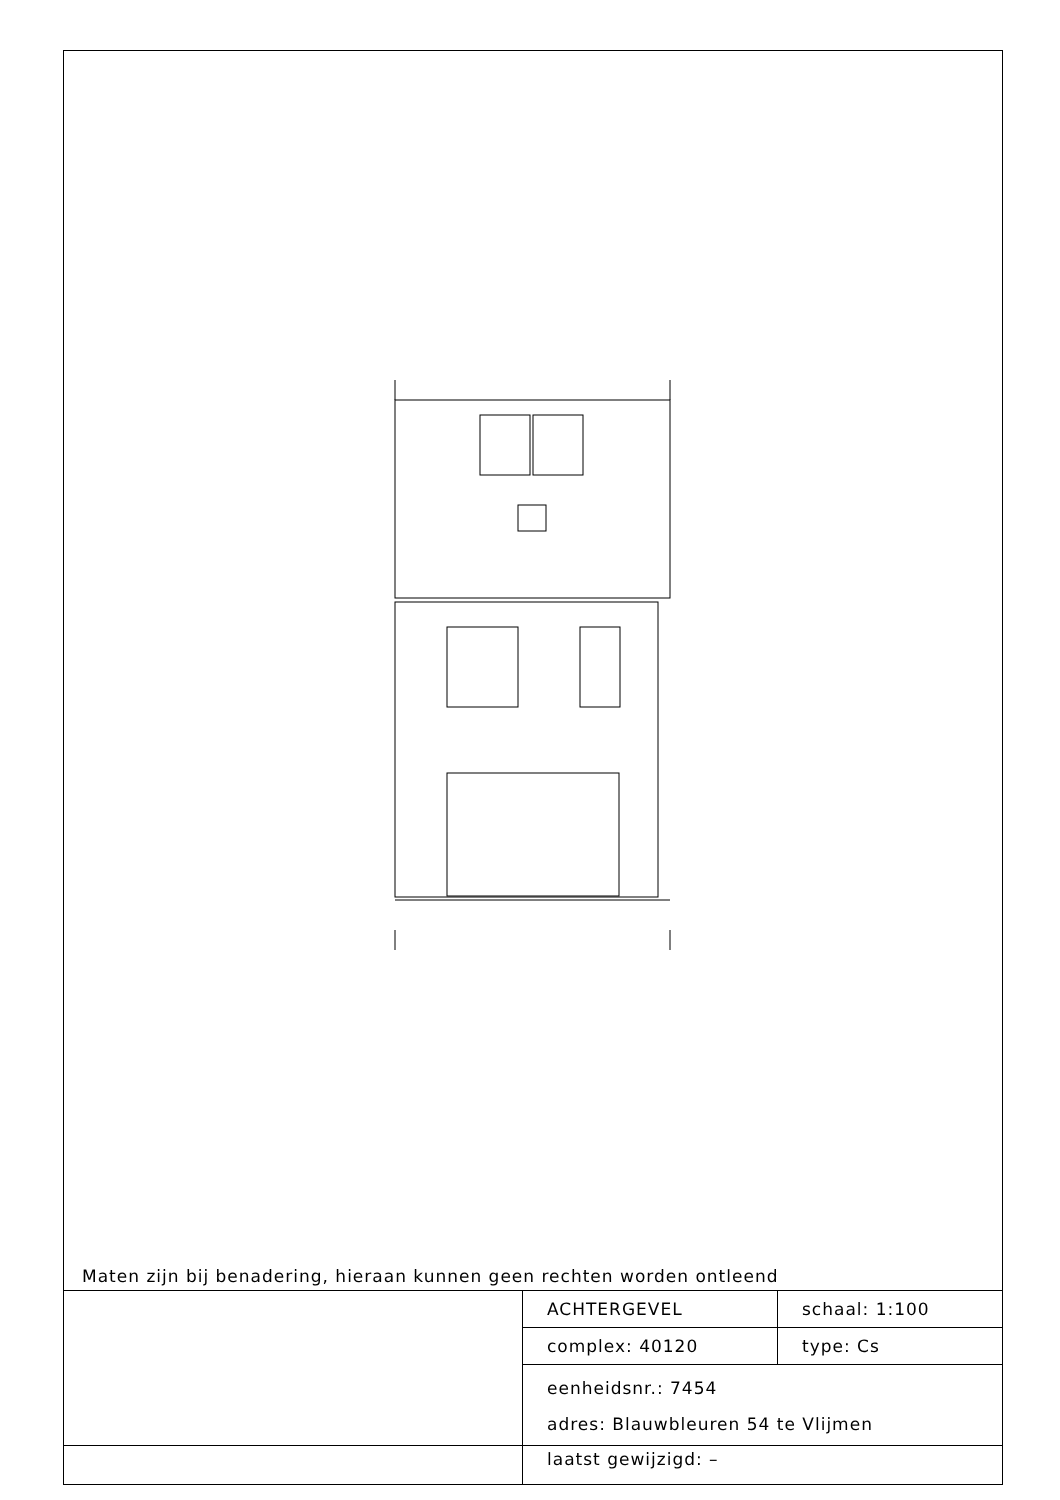Maten zijn bij benadering, hieraan kunnen geen rechten worden ontleend
| | ACHTERGEVEL | schaal: 1:100 |
| | complex: 40120 | type: Cs |
| | eenheidsnr.: 7454 adres: Blauwbleuren 54 te Vlijmen laatst gewijzigd: – | |